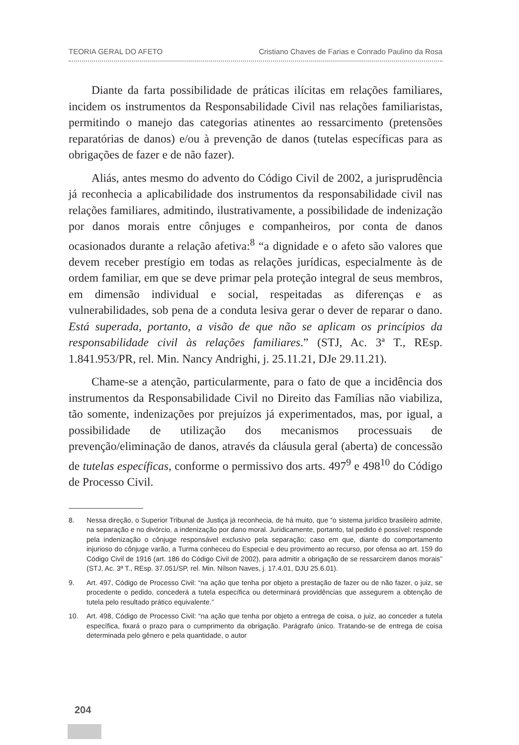TEORIA GERAL DO AFETO Cristiano Chaves de Farias e Conrado Paulino da Rosa
Diante da farta possibilidade de práticas ilícitas em relações familiares, incidem os instrumentos da Responsabilidade Civil nas relações familiaristas, permitindo o manejo das categorias atinentes ao ressarcimento (pretensões reparatórias de danos) e/ou à prevenção de danos (tutelas específicas para as obrigações de fazer e de não fazer).
Aliás, antes mesmo do advento do Código Civil de 2002, a jurisprudência já reconhecia a aplicabilidade dos instrumentos da responsabilidade civil nas relações familiares, admitindo, ilustrativamente, a possibilidade de indenização por danos morais entre cônjuges e companheiros, por conta de danos ocasionados durante a relação afetiva:<sup>8</sup> “a dignidade e o afeto são valores que devem receber prestígio em todas as relações jurídicas, especialmente às de ordem familiar, em que se deve primar pela proteção integral de seus membros, em dimensão individual e social, respeitadas as diferenças e as vulnerabilidades, sob pena de a conduta lesiva gerar o dever de reparar o dano. Está superada, portanto, a visão de que não se aplicam os princípios da responsabilidade civil às relações familiares.” (STJ, Ac. 3ª T., REsp. 1.841.953/PR, rel. Min. Nancy Andrighi, j. 25.11.21, DJe 29.11.21).
Chame-se a atenção, particularmente, para o fato de que a incidência dos instrumentos da Responsabilidade Civil no Direito das Famílias não viabiliza, tão somente, indenizações por prejuízos já experimentados, mas, por igual, a possibilidade de utilização dos mecanismos processuais de prevenção/eliminação de danos, através da cláusula geral (aberta) de concessão de tutelas específicas, conforme o permissivo dos arts. 497<sup>9</sup> e 498<sup>10</sup> do Código de Processo Civil.
8. Nessa direção, o Superior Tribunal de Justiça já reconhecia, de há muito, que “o sistema jurídico brasileiro admite, na separação e no divórcio, a indenização por dano moral. Juridicamente, portanto, tal pedido é possível: responde pela indenização o cônjuge responsável exclusivo pela separação; caso em que, diante do comportamento injurioso do cônjuge varão, a Turma conheceu do Especial e deu provimento ao recurso, por ofensa ao art. 159 do Código Civil de 1916 (art. 186 do Código Civil de 2002), para admitir a obrigação de se ressarcirem danos morais” (STJ, Ac. 3ª T., REsp. 37.051/SP, rel. Min. Nílson Naves, j. 17.4.01, DJU 25.6.01).
9. Art. 497, Código de Processo Civil: “na ação que tenha por objeto a prestação de fazer ou de não fazer, o juiz, se procedente o pedido, concederá a tutela específica ou determinará providências que assegurem a obtenção de tutela pelo resultado prático equivalente.”
10. Art. 498, Código de Processo Civil: “na ação que tenha por objeto a entrega de coisa, o juiz, ao conceder a tutela específica, fixará o prazo para o cumprimento da obrigação. Parágrafo único. Tratando-se de entrega de coisa determinada pelo gênero e pela quantidade, o autor
204